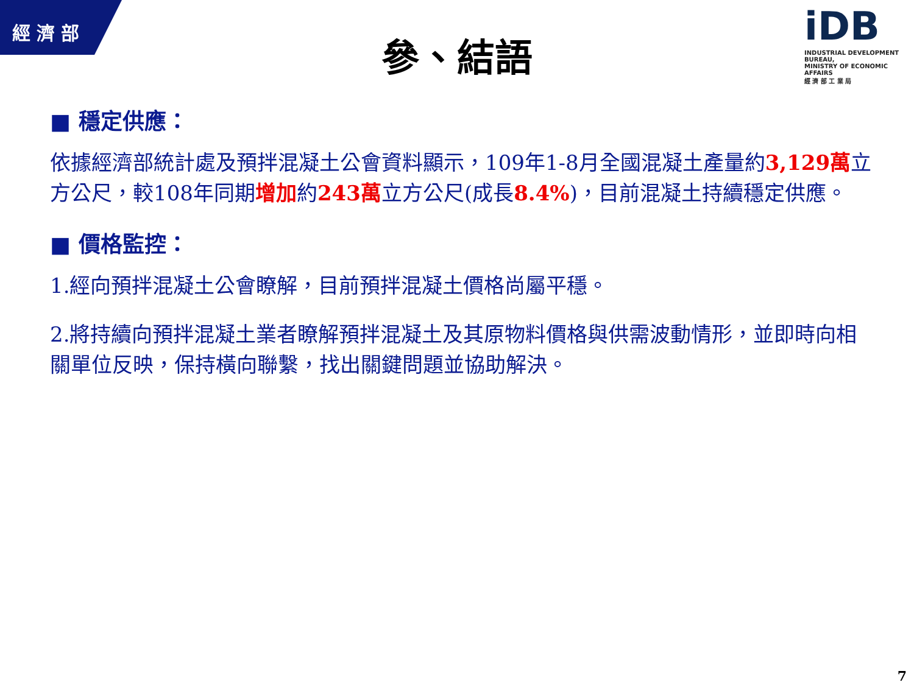經濟部
iDB
INDUSTRIAL DEVELOPMENT BUREAU,
MINISTRY OF ECONOMIC AFFAIRS
經 濟 部 工 業 局
參、結語
■ 穩定供應：
依據經濟部統計處及預拌混凝土公會資料顯示，109年1-8月全國混凝土產量約3,129萬立方公尺，較108年同期增加約243萬立方公尺(成長8.4%)，目前混凝土持續穩定供應。
■ 價格監控：
1.經向預拌混凝土公會瞭解，目前預拌混凝土價格尚屬平穩。
2.將持續向預拌混凝土業者瞭解預拌混凝土及其原物料價格與供需波動情形，並即時向相關單位反映，保持橫向聯繫，找出關鍵問題並協助解決。
7